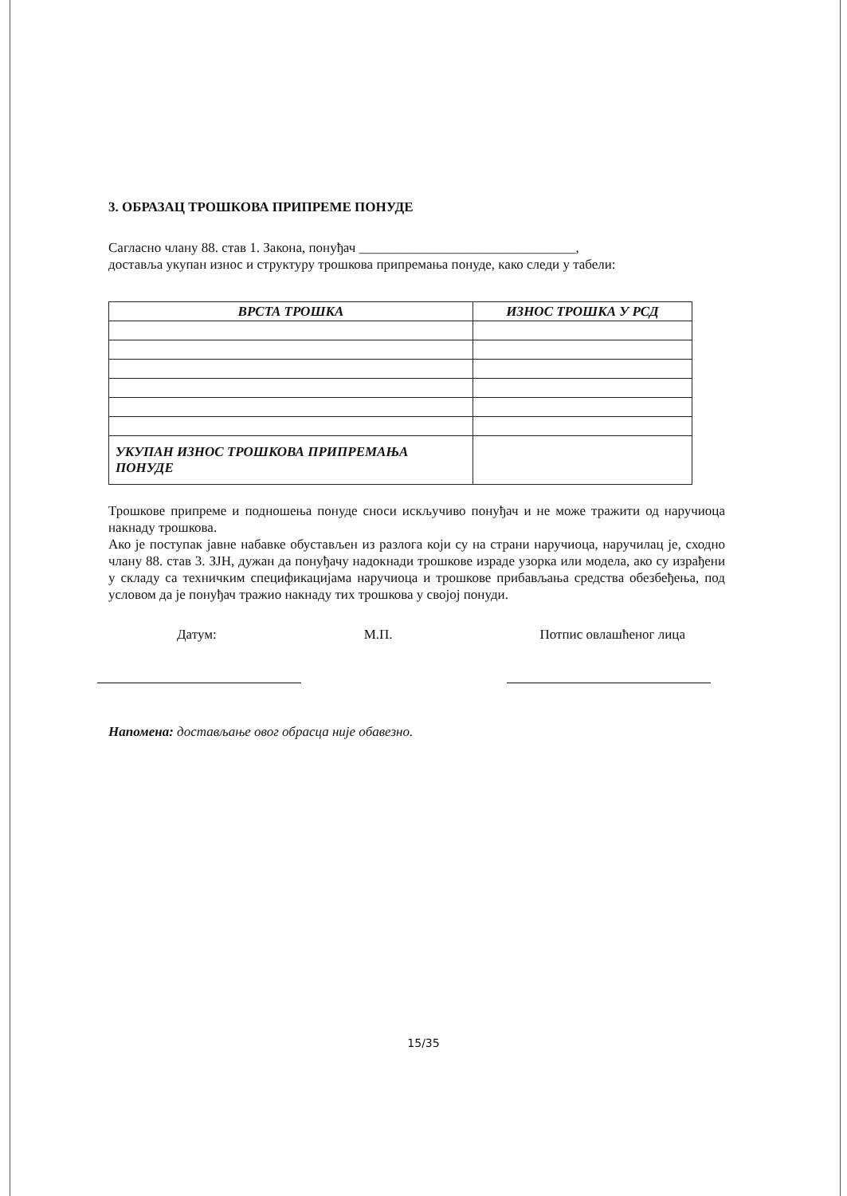3. ОБРАЗАЦ ТРОШКОВА ПРИПРЕМЕ ПОНУДЕ
Сагласно члану 88. став 1. Закона, понуђач ________________________________,
доставља укупан износ и структуру трошкова припремања понуде, како следи у табели:
| ВРСТА ТРОШКА | ИЗНОС ТРОШКА У РСД |
| --- | --- |
| УКУПАН ИЗНОС ТРОШКОВА ПРИПРЕМАЊА ПОНУДЕ | |
Трошкове припреме и подношења понуде сноси искључиво понуђач и не може тражити од наручиоца накнаду трошкова.
Ако је поступак јавне набавке обустављен из разлога који су на страни наручиоца, наручилац је, сходно члану 88. став 3. ЗЈН, дужан да понуђачу надокнади трошкове израде узорка или модела, ако су израђени у складу са техничким спецификацијама наручиоца и трошкове прибављања средства обезбеђења, под условом да је понуђач тражио накнаду тих трошкова у својој понуди.
Датум: М.П. Потпис овлашћеног лица
Напомена: достављање овог обрасца није обавезно.
15/35